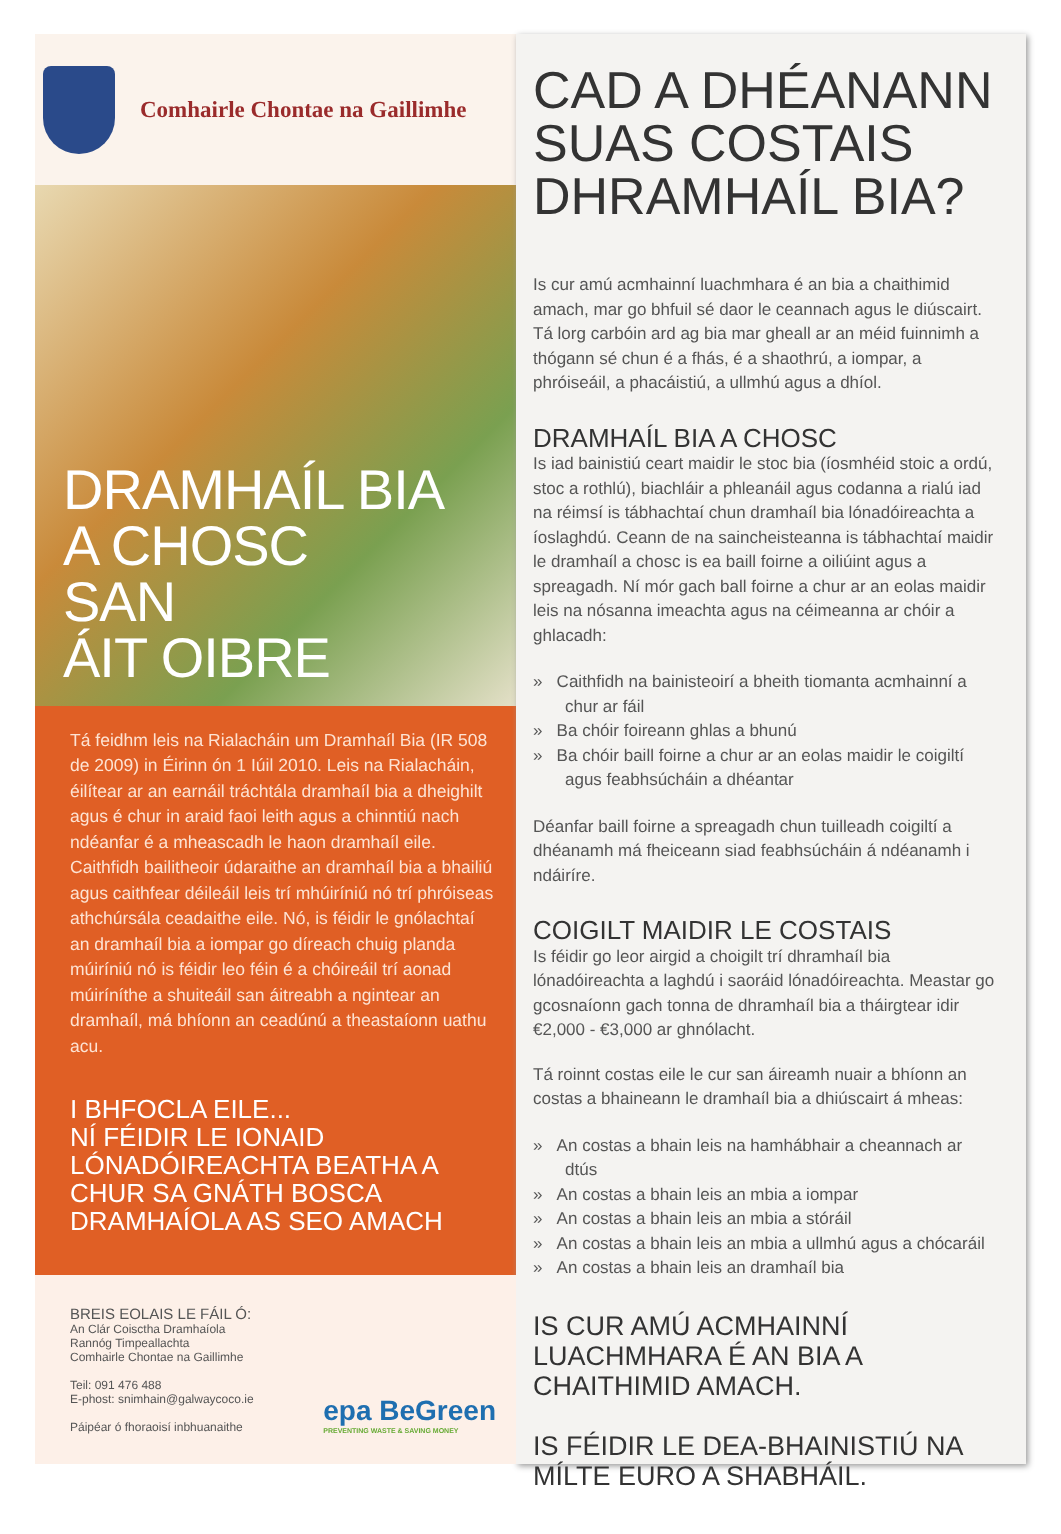Comhairle Chontae na Gaillimhe
DRAMHAÍL BIA
A CHOSC
SAN
ÁIT OIBRE
Tá feidhm leis na Rialacháin um Dramhaíl Bia (IR 508 de 2009) in Éirinn ón 1 Iúil 2010. Leis na Rialacháin, éilítear ar an earnáil tráchtála dramhaíl bia a dheighilt agus é chur in araid faoi leith agus a chinntiú nach ndéanfar é a mheascadh le haon dramhaíl eile. Caithfidh bailitheoir údaraithe an dramhaíl bia a bhailiú agus caithfear déileáil leis trí mhúiríniú nó trí phróiseas athchúrsála ceadaithe eile. Nó, is féidir le gnólachtaí an dramhaíl bia a iompar go díreach chuig planda múiríniú nó is féidir leo féin é a chóireáil trí aonad múiríníthe a shuiteáil san áitreabh a ngintear an dramhaíl, má bhíonn an ceadúnú a theastaíonn uathu acu.
I BHFOCLA EILE...
NÍ FÉIDIR LE IONAID LÓNADÓIREACHTA BEATHA A CHUR SA GNÁTH BOSCA DRAMHAÍOLA AS SEO AMACH
BREIS EOLAIS LE FÁIL Ó:
An Clár Coisctha Dramhaíola
Rannóg Timpeallachta
Comhairle Chontae na Gaillimhe
Teil: 091 476 488
E-phost: snimhain@galwaycoco.ie
Páipéar ó fhoraoisí inbhuanaithe
epa BeGreen
PREVENTING WASTE & SAVING MONEY
CAD A DHÉANANN SUAS COSTAIS DHRAMHAÍL BIA?
Is cur amú acmhainní luachmhara é an bia a chaithimid amach, mar go bhfuil sé daor le ceannach agus le diúscairt. Tá lorg carbóin ard ag bia mar gheall ar an méid fuinnimh a thógann sé chun é a fhás, é a shaothrú, a iompar, a phróiseáil, a phacáistiú, a ullmhú agus a dhíol.
DRAMHAÍL BIA A CHOSC
Is iad bainistiú ceart maidir le stoc bia (íosmhéid stoic a ordú, stoc a rothlú), biachláir a phleanáil agus codanna a rialú iad na réimsí is tábhachtaí chun dramhaíl bia lónadóireachta a íoslaghdú. Ceann de na saincheisteanna is tábhachtaí maidir le dramhaíl a chosc is ea baill foirne a oiliúint agus a spreagadh. Ní mór gach ball foirne a chur ar an eolas maidir leis na nósanna imeachta agus na céimeanna ar chóir a ghlacadh:
» Caithfidh na bainisteoirí a bheith tiomanta acmhainní a chur ar fáil
» Ba chóir foireann ghlas a bhunú
» Ba chóir baill foirne a chur ar an eolas maidir le coigiltí agus feabhsúcháin a dhéantar
Déanfar baill foirne a spreagadh chun tuilleadh coigiltí a dhéanamh má fheiceann siad feabhsúcháin á ndéanamh i ndáiríre.
COIGILT MAIDIR LE COSTAIS
Is féidir go leor airgid a choigilt trí dhramhaíl bia lónadóireachta a laghdú i saoráid lónadóireachta. Meastar go gcosnaíonn gach tonna de dhramhaíl bia a tháirgtear idir €2,000 - €3,000 ar ghnólacht.
Tá roinnt costas eile le cur san áireamh nuair a bhíonn an costas a bhaineann le dramhaíl bia a dhiúscairt á mheas:
» An costas a bhain leis na hamhábhair a cheannach ar dtús
» An costas a bhain leis an mbia a iompar
» An costas a bhain leis an mbia a stóráil
» An costas a bhain leis an mbia a ullmhú agus a chócaráil
» An costas a bhain leis an dramhaíl bia
IS CUR AMÚ ACMHAINNÍ LUACHMHARA É AN BIA A CHAITHIMID AMACH.
IS FÉIDIR LE DEA-BHAINISTIÚ NA MÍLTE EURO A SHABHÁIL.